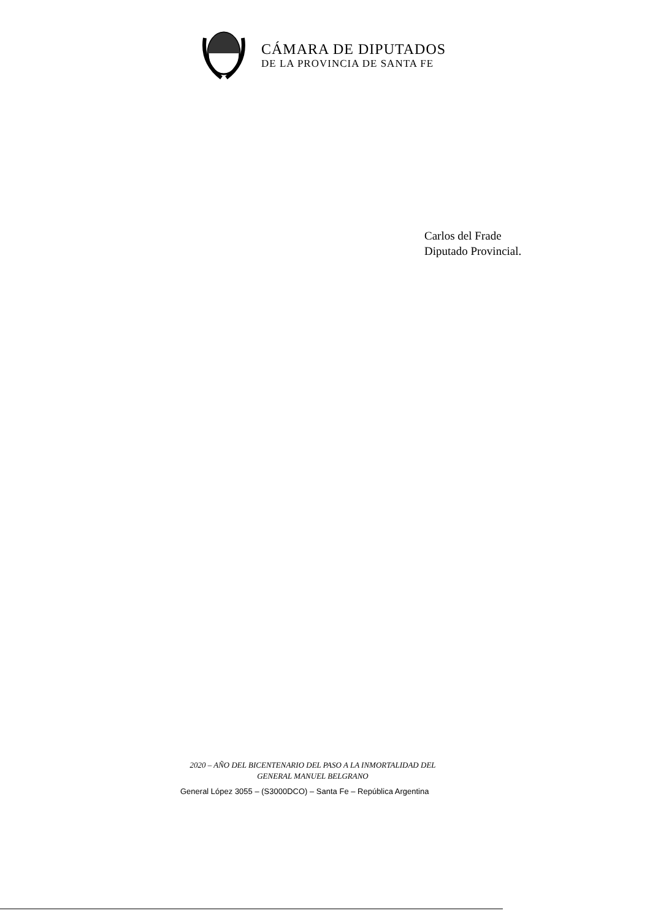CÁMARA DE DIPUTADOS
DE LA PROVINCIA DE SANTA FE
Carlos del Frade
Diputado Provincial.
2020 – AÑO DEL BICENTENARIO DEL PASO A LA INMORTALIDAD DEL
GENERAL MANUEL BELGRANO
General López 3055 – (S3000DCO) – Santa Fe – República Argentina